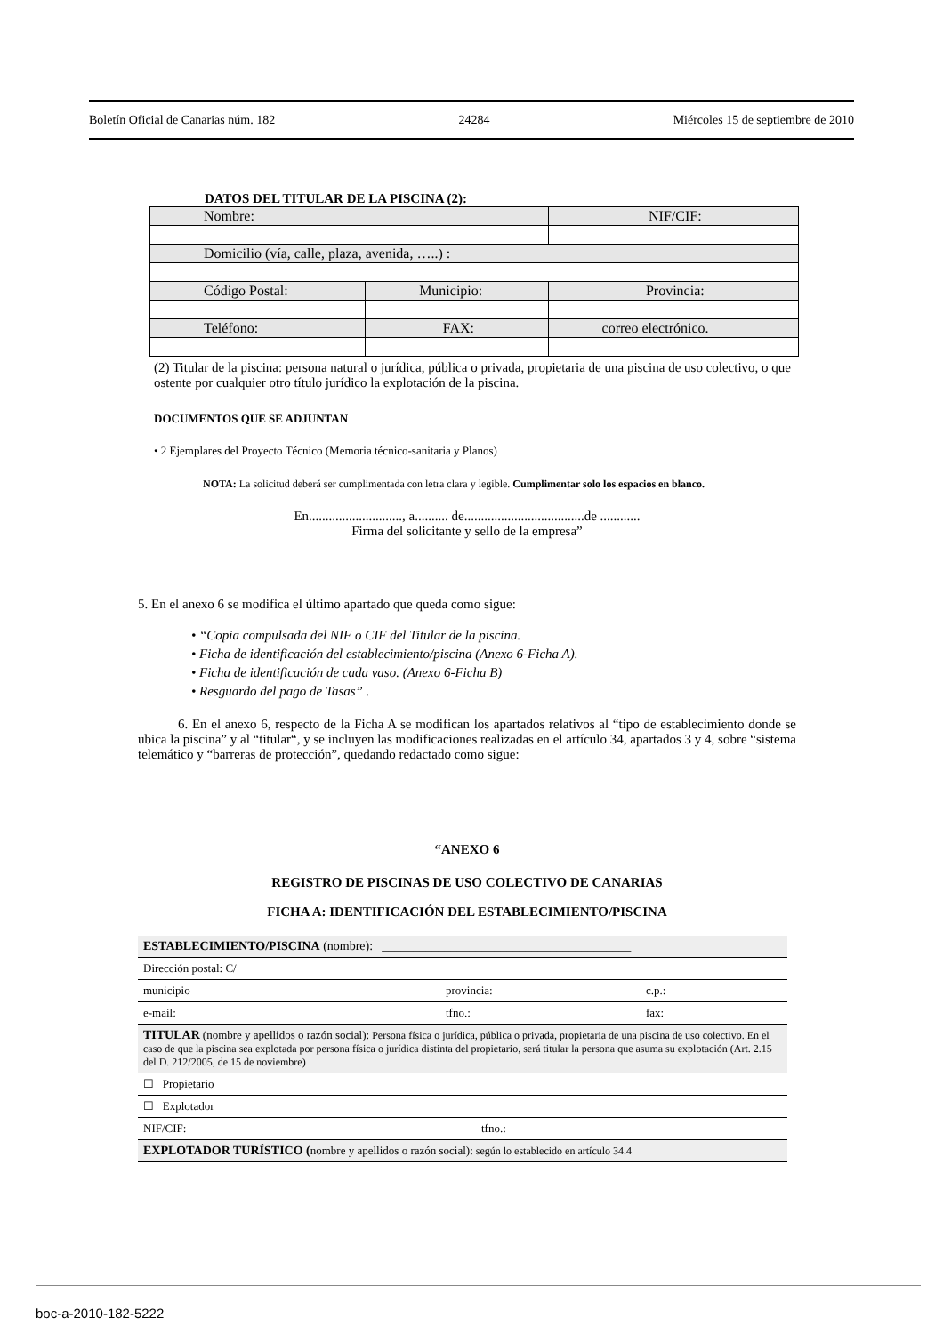Boletín Oficial de Canarias núm. 182 24284 Miércoles 15 de septiembre de 2010
DATOS DEL TITULAR DE LA PISCINA (2):
| Nombre: | | | NIF/CIF: |
| Domicilio (vía, calle, plaza, avenida, …..) : | | | |
| Código Postal: | Municipio: | | Provincia: |
| Teléfono: | FAX: | correo electrónico. | |
(2) Titular de la piscina: persona natural o jurídica, pública o privada, propietaria de una piscina de uso colectivo, o que ostente por cualquier otro título jurídico la explotación de la piscina.
DOCUMENTOS QUE SE ADJUNTAN
• 2 Ejemplares del Proyecto Técnico (Memoria técnico-sanitaria y Planos)
NOTA: La solicitud deberá ser cumplimentada con letra clara y legible. Cumplimentar solo los espacios en blanco.
En............................, a.......... de....................................de ............
Firma del solicitante y sello de la empresa”
5. En el anexo 6 se modifica el último apartado que queda como sigue:
• “Copia compulsada del NIF o CIF del Titular de la piscina.
• Ficha de identificación del establecimiento/piscina (Anexo 6-Ficha A).
• Ficha de identificación de cada vaso. (Anexo 6-Ficha B)
• Resguardo del pago de Tasas” .
6. En el anexo 6, respecto de la Ficha A se modifican los apartados relativos al “tipo de establecimiento donde se ubica la piscina” y al “titular“, y se incluyen las modificaciones realizadas en el artículo 34, apartados 3 y 4, sobre “sistema telemático y “barreras de protección”, quedando redactado como sigue:
“ANEXO 6
REGISTRO DE PISCINAS DE USO COLECTIVO DE CANARIAS
FICHA A: IDENTIFICACIÓN DEL ESTABLECIMIENTO/PISCINA
ESTABLECIMIENTO/PISCINA (nombre): ________________________________________
Dirección postal: C/
municipio provincia: c.p.:
e-mail: tfno.: fax:
TITULAR (nombre y apellidos o razón social): Persona física o jurídica, pública o privada, propietaria de una piscina de uso colectivo. En el caso de que la piscina sea explotada por persona física o jurídica distinta del propietario, será titular la persona que asuma su explotación (Art. 2.15 del D. 212/2005, de 15 de noviembre)
☐ Propietario
☐ Explotador
NIF/CIF: tfno.:
EXPLOTADOR TURÍSTICO (nombre y apellidos o razón social): según lo establecido en artículo 34.4
boc-a-2010-182-5222